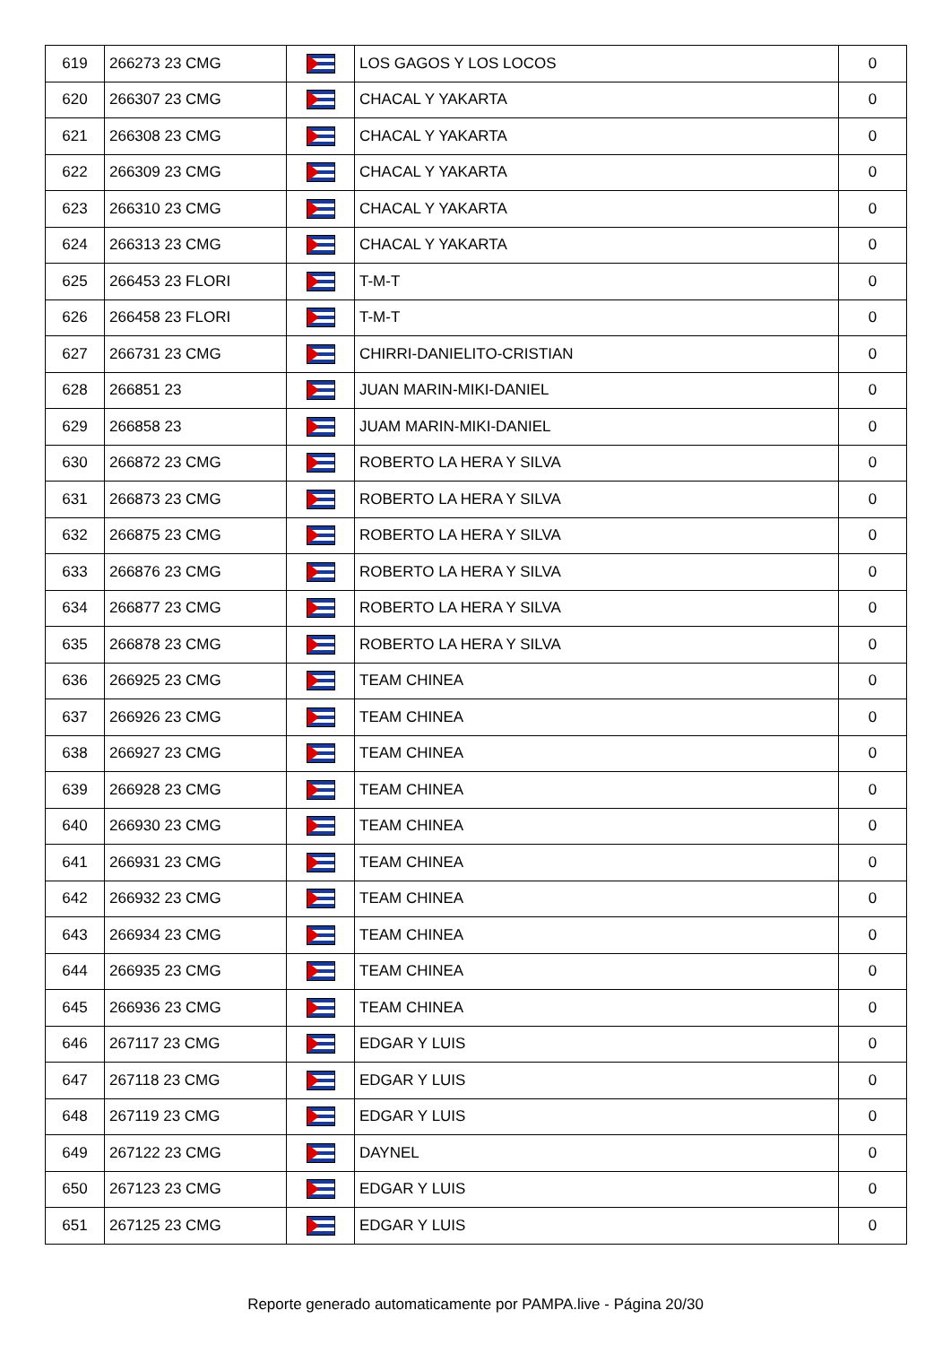| 619 | 266273 23 CMG | | LOS GAGOS Y LOS LOCOS | 0 |
| 620 | 266307 23 CMG | | CHACAL Y YAKARTA | 0 |
| 621 | 266308 23 CMG | | CHACAL Y YAKARTA | 0 |
| 622 | 266309 23 CMG | | CHACAL Y YAKARTA | 0 |
| 623 | 266310 23 CMG | | CHACAL Y YAKARTA | 0 |
| 624 | 266313 23 CMG | | CHACAL Y YAKARTA | 0 |
| 625 | 266453 23 FLORI | | T-M-T | 0 |
| 626 | 266458 23 FLORI | | T-M-T | 0 |
| 627 | 266731 23 CMG | | CHIRRI-DANIELITO-CRISTIAN | 0 |
| 628 | 266851 23 | | JUAN MARIN-MIKI-DANIEL | 0 |
| 629 | 266858 23 | | JUAM MARIN-MIKI-DANIEL | 0 |
| 630 | 266872 23 CMG | | ROBERTO LA HERA Y SILVA | 0 |
| 631 | 266873 23 CMG | | ROBERTO LA HERA Y SILVA | 0 |
| 632 | 266875 23 CMG | | ROBERTO LA HERA Y SILVA | 0 |
| 633 | 266876 23 CMG | | ROBERTO LA HERA Y SILVA | 0 |
| 634 | 266877 23 CMG | | ROBERTO LA HERA Y SILVA | 0 |
| 635 | 266878 23 CMG | | ROBERTO LA HERA Y SILVA | 0 |
| 636 | 266925 23 CMG | | TEAM CHINEA | 0 |
| 637 | 266926 23 CMG | | TEAM CHINEA | 0 |
| 638 | 266927 23 CMG | | TEAM CHINEA | 0 |
| 639 | 266928 23 CMG | | TEAM CHINEA | 0 |
| 640 | 266930 23 CMG | | TEAM CHINEA | 0 |
| 641 | 266931 23 CMG | | TEAM CHINEA | 0 |
| 642 | 266932 23 CMG | | TEAM CHINEA | 0 |
| 643 | 266934 23 CMG | | TEAM CHINEA | 0 |
| 644 | 266935 23 CMG | | TEAM CHINEA | 0 |
| 645 | 266936 23 CMG | | TEAM CHINEA | 0 |
| 646 | 267117 23 CMG | | EDGAR Y LUIS | 0 |
| 647 | 267118 23 CMG | | EDGAR Y LUIS | 0 |
| 648 | 267119 23 CMG | | EDGAR Y LUIS | 0 |
| 649 | 267122 23 CMG | | DAYNEL | 0 |
| 650 | 267123 23 CMG | | EDGAR Y LUIS | 0 |
| 651 | 267125 23 CMG | | EDGAR Y LUIS | 0 |
Reporte generado automaticamente por PAMPA.live - Página 20/30